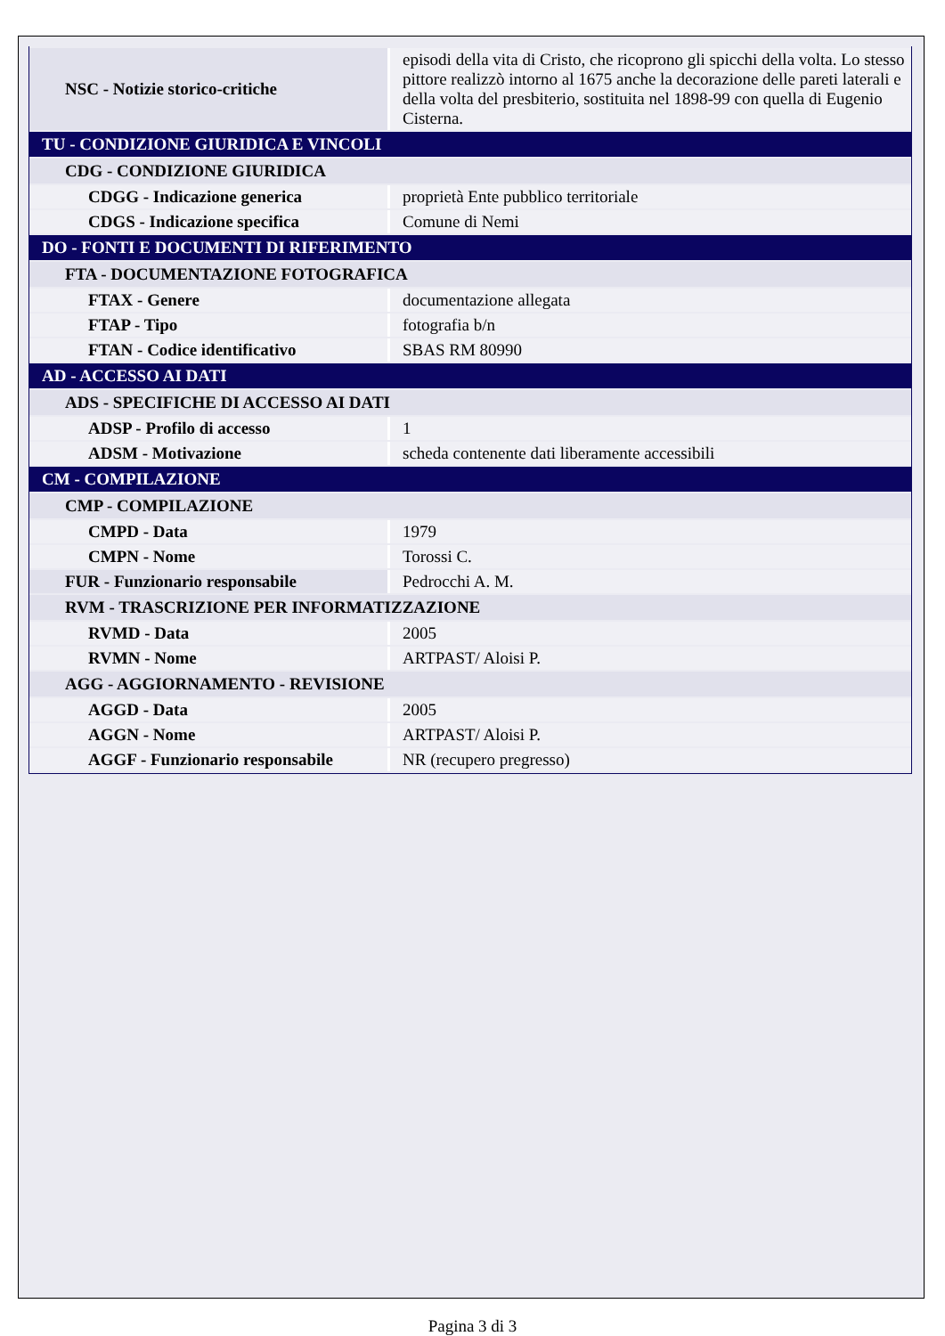| NSC - Notizie storico-critiche | episodi della vita di Cristo, che ricoprono gli spicchi della volta. Lo stesso pittore realizzò intorno al 1675 anche la decorazione delle pareti laterali e della volta del presbiterio, sostituita nel 1898-99 con quella di Eugenio Cisterna. |
| TU - CONDIZIONE GIURIDICA E VINCOLI | |
| CDG - CONDIZIONE GIURIDICA | |
| CDGG - Indicazione generica | proprietà Ente pubblico territoriale |
| CDGS - Indicazione specifica | Comune di Nemi |
| DO - FONTI E DOCUMENTI DI RIFERIMENTO | |
| FTA - DOCUMENTAZIONE FOTOGRAFICA | |
| FTAX - Genere | documentazione allegata |
| FTAP - Tipo | fotografia b/n |
| FTAN - Codice identificativo | SBAS RM 80990 |
| AD - ACCESSO AI DATI | |
| ADS - SPECIFICHE DI ACCESSO AI DATI | |
| ADSP - Profilo di accesso | 1 |
| ADSM - Motivazione | scheda contenente dati liberamente accessibili |
| CM - COMPILAZIONE | |
| CMP - COMPILAZIONE | |
| CMPD - Data | 1979 |
| CMPN - Nome | Torossi C. |
| FUR - Funzionario responsabile | Pedrocchi A. M. |
| RVM - TRASCRIZIONE PER INFORMATIZZAZIONE | |
| RVMD - Data | 2005 |
| RVMN - Nome | ARTPAST/ Aloisi P. |
| AGG - AGGIORNAMENTO - REVISIONE | |
| AGGD - Data | 2005 |
| AGGN - Nome | ARTPAST/ Aloisi P. |
| AGGF - Funzionario responsabile | NR (recupero pregresso) |
Pagina 3 di 3